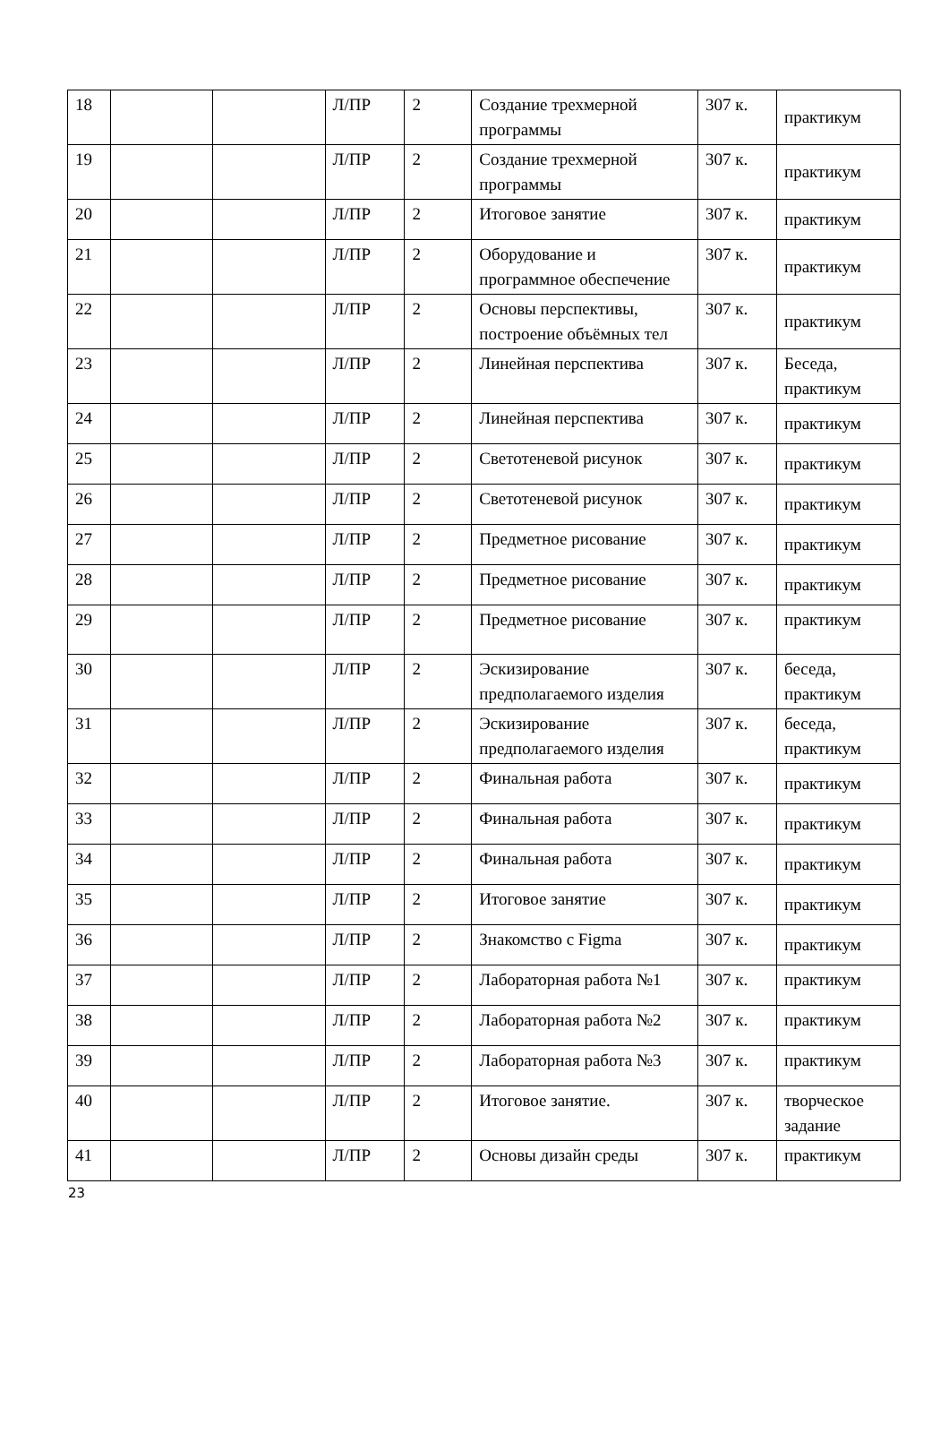| 18 | | | Л/ПР | 2 | Создание трехмерной программы | 307 к. | практикум |
| 19 | | | Л/ПР | 2 | Создание трехмерной программы | 307 к. | практикум |
| 20 | | | Л/ПР | 2 | Итоговое занятие | 307 к. | практикум |
| 21 | | | Л/ПР | 2 | Оборудование и программное обеспечение | 307 к. | практикум |
| 22 | | | Л/ПР | 2 | Основы перспективы, построение объёмных тел | 307 к. | практикум |
| 23 | | | Л/ПР | 2 | Линейная перспектива | 307 к. | Беседа, практикум |
| 24 | | | Л/ПР | 2 | Линейная перспектива | 307 к. | практикум |
| 25 | | | Л/ПР | 2 | Светотеневой рисунок | 307 к. | практикум |
| 26 | | | Л/ПР | 2 | Светотеневой рисунок | 307 к. | практикум |
| 27 | | | Л/ПР | 2 | Предметное рисование | 307 к. | практикум |
| 28 | | | Л/ПР | 2 | Предметное рисование | 307 к. | практикум |
| 29 | | | Л/ПР | 2 | Предметное рисование | 307 к. | практикум |
| 30 | | | Л/ПР | 2 | Эскизирование предполагаемого изделия | 307 к. | беседа, практикум |
| 31 | | | Л/ПР | 2 | Эскизирование предполагаемого изделия | 307 к. | беседа, практикум |
| 32 | | | Л/ПР | 2 | Финальная работа | 307 к. | практикум |
| 33 | | | Л/ПР | 2 | Финальная работа | 307 к. | практикум |
| 34 | | | Л/ПР | 2 | Финальная работа | 307 к. | практикум |
| 35 | | | Л/ПР | 2 | Итоговое занятие | 307 к. | практикум |
| 36 | | | Л/ПР | 2 | Знакомство с Figma | 307 к. | практикум |
| 37 | | | Л/ПР | 2 | Лабораторная работа №1 | 307 к. | практикум |
| 38 | | | Л/ПР | 2 | Лабораторная работа №2 | 307 к. | практикум |
| 39 | | | Л/ПР | 2 | Лабораторная работа №3 | 307 к. | практикум |
| 40 | | | Л/ПР | 2 | Итоговое занятие. | 307 к. | творческое задание |
| 41 | | | Л/ПР | 2 | Основы дизайн среды | 307 к. | практикум |
23